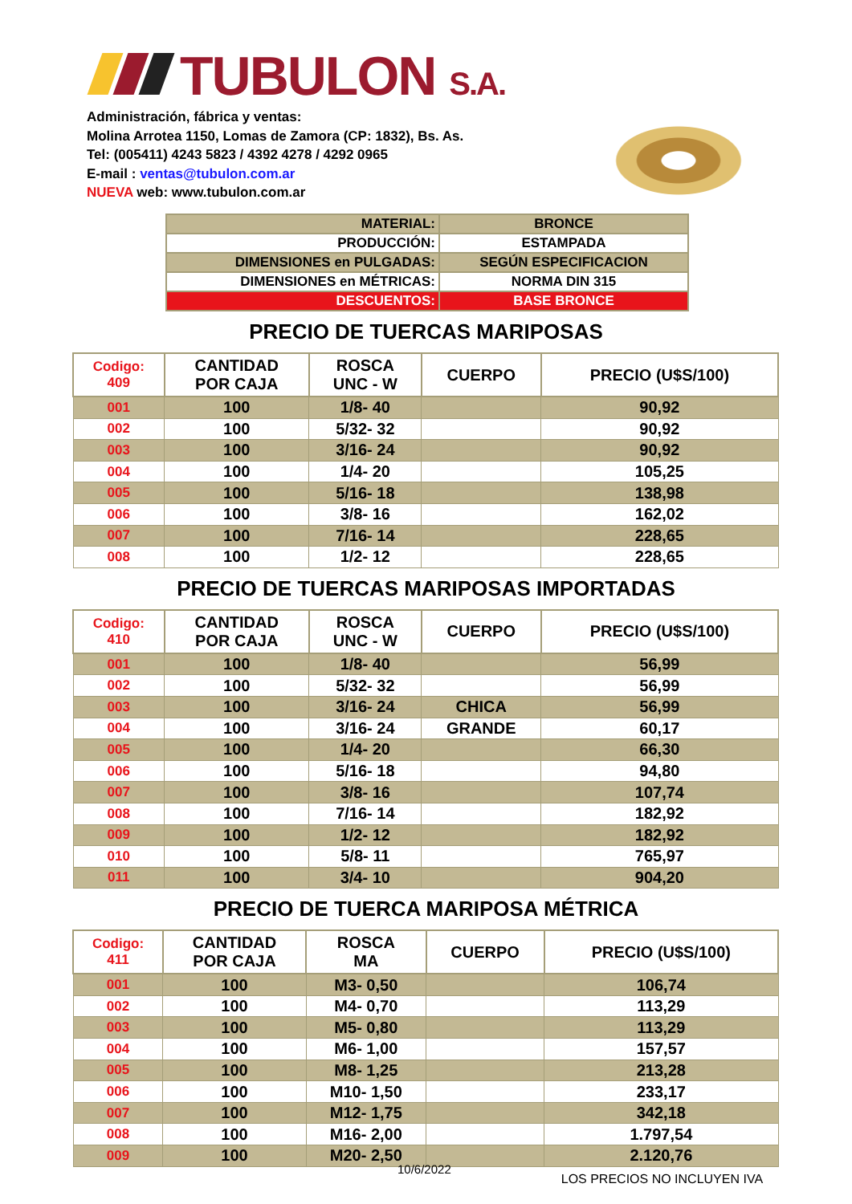TUBULON S.A.
Administración, fábrica y ventas:
Molina Arrotea 1150, Lomas de Zamora (CP: 1832), Bs. As.
Tel: (005411) 4243 5823 / 4392 4278 / 4292 0965
E-mail : ventas@tubulon.com.ar
NUEVA web: www.tubulon.com.ar
| MATERIAL: | BRONCE |
| PRODUCCIÓN: | ESTAMPADA |
| DIMENSIONES en PULGADAS: | SEGÚN ESPECIFICACION |
| DIMENSIONES en MÉTRICAS: | NORMA DIN 315 |
| DESCUENTOS: | BASE BRONCE |
PRECIO DE TUERCAS MARIPOSAS
| Codigo: 409 | CANTIDAD POR CAJA | ROSCA UNC - W | CUERPO | PRECIO (U$S/100) |
| --- | --- | --- | --- | --- |
| 001 | 100 | 1/8- 40 | | 90,92 |
| 002 | 100 | 5/32- 32 | | 90,92 |
| 003 | 100 | 3/16- 24 | | 90,92 |
| 004 | 100 | 1/4- 20 | | 105,25 |
| 005 | 100 | 5/16- 18 | | 138,98 |
| 006 | 100 | 3/8- 16 | | 162,02 |
| 007 | 100 | 7/16- 14 | | 228,65 |
| 008 | 100 | 1/2- 12 | | 228,65 |
PRECIO DE TUERCAS MARIPOSAS IMPORTADAS
| Codigo: 410 | CANTIDAD POR CAJA | ROSCA UNC - W | CUERPO | PRECIO (U$S/100) |
| --- | --- | --- | --- | --- |
| 001 | 100 | 1/8- 40 | | 56,99 |
| 002 | 100 | 5/32- 32 | | 56,99 |
| 003 | 100 | 3/16- 24 | CHICA | 56,99 |
| 004 | 100 | 3/16- 24 | GRANDE | 60,17 |
| 005 | 100 | 1/4- 20 | | 66,30 |
| 006 | 100 | 5/16- 18 | | 94,80 |
| 007 | 100 | 3/8- 16 | | 107,74 |
| 008 | 100 | 7/16- 14 | | 182,92 |
| 009 | 100 | 1/2- 12 | | 182,92 |
| 010 | 100 | 5/8- 11 | | 765,97 |
| 011 | 100 | 3/4- 10 | | 904,20 |
PRECIO DE TUERCA MARIPOSA MÉTRICA
| Codigo: 411 | CANTIDAD POR CAJA | ROSCA MA | CUERPO | PRECIO (U$S/100) |
| --- | --- | --- | --- | --- |
| 001 | 100 | M3- 0,50 | | 106,74 |
| 002 | 100 | M4- 0,70 | | 113,29 |
| 003 | 100 | M5- 0,80 | | 113,29 |
| 004 | 100 | M6- 1,00 | | 157,57 |
| 005 | 100 | M8- 1,25 | | 213,28 |
| 006 | 100 | M10- 1,50 | | 233,17 |
| 007 | 100 | M12- 1,75 | | 342,18 |
| 008 | 100 | M16- 2,00 | | 1.797,54 |
| 009 | 100 | M20- 2,50 | | 2.120,76 |
10/6/2022 LOS PRECIOS NO INCLUYEN IVA